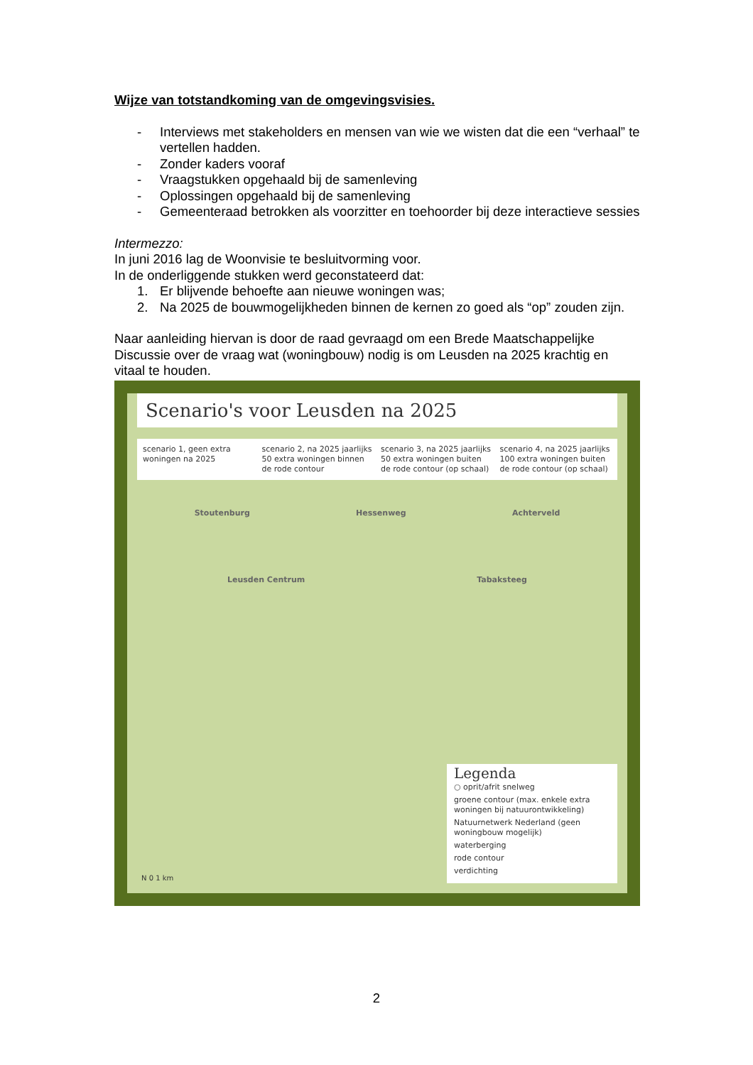Wijze van totstandkoming van de omgevingsvisies.
- Interviews met stakeholders en mensen van wie we wisten dat die een “verhaal” te vertellen hadden.
- Zonder kaders vooraf
- Vraagstukken opgehaald bij de samenleving
- Oplossingen opgehaald bij de samenleving
- Gemeenteraad betrokken als voorzitter en toehoorder bij deze interactieve sessies
Intermezzo:
In juni 2016 lag de Woonvisie te besluitvorming voor.
In de onderliggende stukken werd geconstateerd dat:
1. Er blijvende behoefte aan nieuwe woningen was;
2. Na 2025 de bouwmogelijkheden binnen de kernen zo goed als “op” zouden zijn.
Naar aanleiding hiervan is door de raad gevraagd om een Brede Maatschappelijke Discussie over de vraag wat (woningbouw) nodig is om Leusden na 2025 krachtig en vitaal te houden.
Scenario's voor Leusden na 2025
scenario 1, geen extra woningen na 2025
scenario 2, na 2025 jaarlijks 50 extra woningen binnen de rode contour
scenario 3, na 2025 jaarlijks 50 extra woningen buiten de rode contour (op schaal)
scenario 4, na 2025 jaarlijks 100 extra woningen buiten de rode contour (op schaal)
Stoutenburg Hessenweg Achterveld
Leusden Centrum Tabaksteeg
Legenda
○ oprit/afrit snelweg
groene contour (max. enkele extra woningen bij natuurontwikkeling)
Natuurnetwerk Nederland (geen woningbouw mogelijk)
waterberging
rode contour
verdichting
N 0 1 km
2